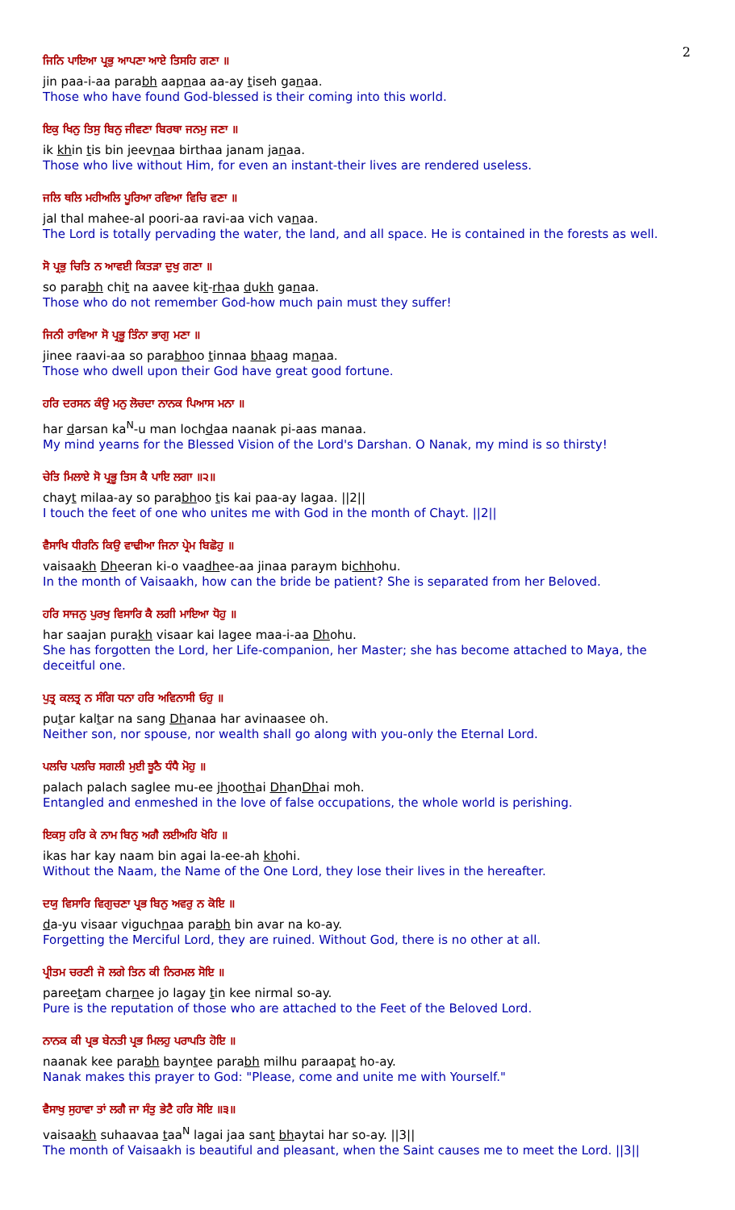2
ਜਿਨਿ ਪਾਇਆ ਪ੍ਰਭੁ ਆਪਣਾ ਆਏ ਤਿਸਹਿ ਗਣਾ ॥
jin paa-i-aa parabh aapnaa aa-ay tiseh ganaa.
Those who have found God-blessed is their coming into this world.
ਇਕੁ ਖਿਨੁ ਤਿਸੁ ਬਿਨੁ ਜੀਵਣਾ ਬਿਰਥਾ ਜਨਮੁ ਜਣਾ ॥
ik khin tis bin jeevnaa birthaa janam janaa.
Those who live without Him, for even an instant-their lives are rendered useless.
ਜਲਿ ਥਲਿ ਮਹੀਅਲਿ ਪੂਰਿਆ ਰਵਿਆ ਵਿਚਿ ਵਣਾ ॥
jal thal mahee-al poori-aa ravi-aa vich vanaa.
The Lord is totally pervading the water, the land, and all space. He is contained in the forests as well.
ਸੋ ਪ੍ਰਭੁ ਚਿਤਿ ਨ ਆਵਈ ਕਿਤੜਾ ਦੁਖੁ ਗਣਾ ॥
so parabh chit na aavee kit-rhaa dukh ganaa.
Those who do not remember God-how much pain must they suffer!
ਜਿਨੀ ਰਾਵਿਆ ਸੋ ਪ੍ਰਭੂ ਤਿੰਨਾ ਭਾਗੁ ਮਣਾ ॥
jinee raavi-aa so parabhoo tinnaa bhaag manaa.
Those who dwell upon their God have great good fortune.
ਹਰਿ ਦਰਸਨ ਕੰਉ ਮਨੁ ਲੋਚਦਾ ਨਾਨਕ ਪਿਆਸ ਮਨਾ ॥
har darsan ka<sup>N</sup>-u man lochdaa naanak pi-aas manaa.
My mind yearns for the Blessed Vision of the Lord's Darshan. O Nanak, my mind is so thirsty!
ਚੇਤਿ ਮਿਲਾਏ ਸੋ ਪ੍ਰਭੂ ਤਿਸ ਕੈ ਪਾਇ ਲਗਾ ॥੨॥
chayt milaa-ay so parabhoo tis kai paa-ay lagaa. ||2||
I touch the feet of one who unites me with God in the month of Chayt. ||2||
ਵੈਸਾਖਿ ਧੀਰਨਿ ਕਿਉ ਵਾਢੀਆ ਜਿਨਾ ਪ੍ਰੇਮ ਬਿਛੋਹੁ ॥
vaisaakh Dheeran ki-o vaadhee-aa jinaa paraym bichhohu.
In the month of Vaisaakh, how can the bride be patient? She is separated from her Beloved.
ਹਰਿ ਸਾਜਨੁ ਪੁਰਖੁ ਵਿਸਾਰਿ ਕੈ ਲਗੀ ਮਾਇਆ ਧੋਹੁ ॥
har saajan purakh visaar kai lagee maa-i-aa Dhohu.
She has forgotten the Lord, her Life-companion, her Master; she has become attached to Maya, the deceitful one.
ਪੁਤ੍ਰ ਕਲਤ੍ਰ ਨ ਸੰਗਿ ਧਨਾ ਹਰਿ ਅਵਿਨਾਸੀ ਓਹੁ ॥
putar kaltar na sang Dhanaa har avinaasee oh.
Neither son, nor spouse, nor wealth shall go along with you-only the Eternal Lord.
ਪਲਚਿ ਪਲਚਿ ਸਗਲੀ ਮੁਈ ਝੂਠੈ ਧੰਧੈ ਮੋਹੁ ॥
palach palach saglee mu-ee jhoothai DhanDhai moh.
Entangled and enmeshed in the love of false occupations, the whole world is perishing.
ਇਕਸੁ ਹਰਿ ਕੇ ਨਾਮ ਬਿਨੁ ਅਗੈ ਲਈਅਹਿ ਖੋਹਿ ॥
ikas har kay naam bin agai la-ee-ah khohi.
Without the Naam, the Name of the One Lord, they lose their lives in the hereafter.
ਦਯੁ ਵਿਸਾਰਿ ਵਿਗੁਚਣਾ ਪ੍ਰਭ ਬਿਨੁ ਅਵਰੁ ਨ ਕੋਇ ॥
da-yu visaar viguchnaa parabh bin avar na ko-ay.
Forgetting the Merciful Lord, they are ruined. Without God, there is no other at all.
ਪ੍ਰੀਤਮ ਚਰਣੀ ਜੋ ਲਗੇ ਤਿਨ ਕੀ ਨਿਰਮਲ ਸੋਇ ॥
pareetam charnee jo lagay tin kee nirmal so-ay.
Pure is the reputation of those who are attached to the Feet of the Beloved Lord.
ਨਾਨਕ ਕੀ ਪ੍ਰਭ ਬੇਨਤੀ ਪ੍ਰਭ ਮਿਲਹੁ ਪਰਾਪਤਿ ਹੋਇ ॥
naanak kee parabh bayntee parabh milhu paraapat ho-ay.
Nanak makes this prayer to God: "Please, come and unite me with Yourself."
ਵੈਸਾਖੁ ਸੁਹਾਵਾ ਤਾਂ ਲਗੈ ਜਾ ਸੰਤੁ ਭੇਟੈ ਹਰਿ ਸੋਇ ॥੩॥
vaisaakh suhaavaa taa<sup>N</sup> lagai jaa sant bhaytai har so-ay. ||3||
The month of Vaisaakh is beautiful and pleasant, when the Saint causes me to meet the Lord. ||3||